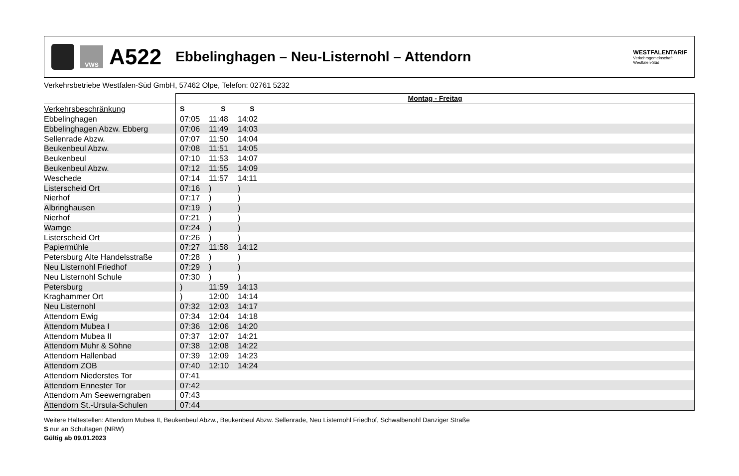VWS
A522
Ebbelinghagen – Neu-Listernohl – Attendorn
WESTFALENTARIF
Verkehrsgemeinschaft
Westfalen-Süd
Verkehrsbetriebe Westfalen-Süd GmbH, 57462 Olpe, Telefon: 02761 5232
| | Montag - Freitag | | | |
| --- | --- | --- | --- | --- |
| Verkehrsbeschränkung | S | S | S | |
| Ebbelinghagen | 07:05 | 11:48 | 14:02 | |
| Ebbelinghagen Abzw. Ebberg | 07:06 | 11:49 | 14:03 | |
| Sellenrade Abzw. | 07:07 | 11:50 | 14:04 | |
| Beukenbeul Abzw. | 07:08 | 11:51 | 14:05 | |
| Beukenbeul | 07:10 | 11:53 | 14:07 | |
| Beukenbeul Abzw. | 07:12 | 11:55 | 14:09 | |
| Weschede | 07:14 | 11:57 | 14:11 | |
| Listerscheid Ort | 07:16 | ) | ) | |
| Nierhof | 07:17 | ) | ) | |
| Albringhausen | 07:19 | ) | ) | |
| Nierhof | 07:21 | ) | ) | |
| Wamge | 07:24 | ) | ) | |
| Listerscheid Ort | 07:26 | ) | ) | |
| Papiermühle | 07:27 | 11:58 | 14:12 | |
| Petersburg Alte Handelsstraße | 07:28 | ) | ) | |
| Neu Listernohl Friedhof | 07:29 | ) | ) | |
| Neu Listernohl Schule | 07:30 | ) | ) | |
| Petersburg | ) | 11:59 | 14:13 | |
| Kraghammer Ort | ) | 12:00 | 14:14 | |
| Neu Listernohl | 07:32 | 12:03 | 14:17 | |
| Attendorn Ewig | 07:34 | 12:04 | 14:18 | |
| Attendorn Mubea I | 07:36 | 12:06 | 14:20 | |
| Attendorn Mubea II | 07:37 | 12:07 | 14:21 | |
| Attendorn Muhr & Söhne | 07:38 | 12:08 | 14:22 | |
| Attendorn Hallenbad | 07:39 | 12:09 | 14:23 | |
| Attendorn ZOB | 07:40 | 12:10 | 14:24 | |
| Attendorn Niederstes Tor | 07:41 | | | |
| Attendorn Ennester Tor | 07:42 | | | |
| Attendorn Am Seewerngraben | 07:43 | | | |
| Attendorn St.-Ursula-Schulen | 07:44 | | | |
Weitere Haltestellen: Attendorn Mubea II, Beukenbeul Abzw., Beukenbeul Abzw. Sellenrade, Neu Listernohl Friedhof, Schwalbenohl Danziger Straße
S nur an Schultagen (NRW)
Gültig ab 09.01.2023